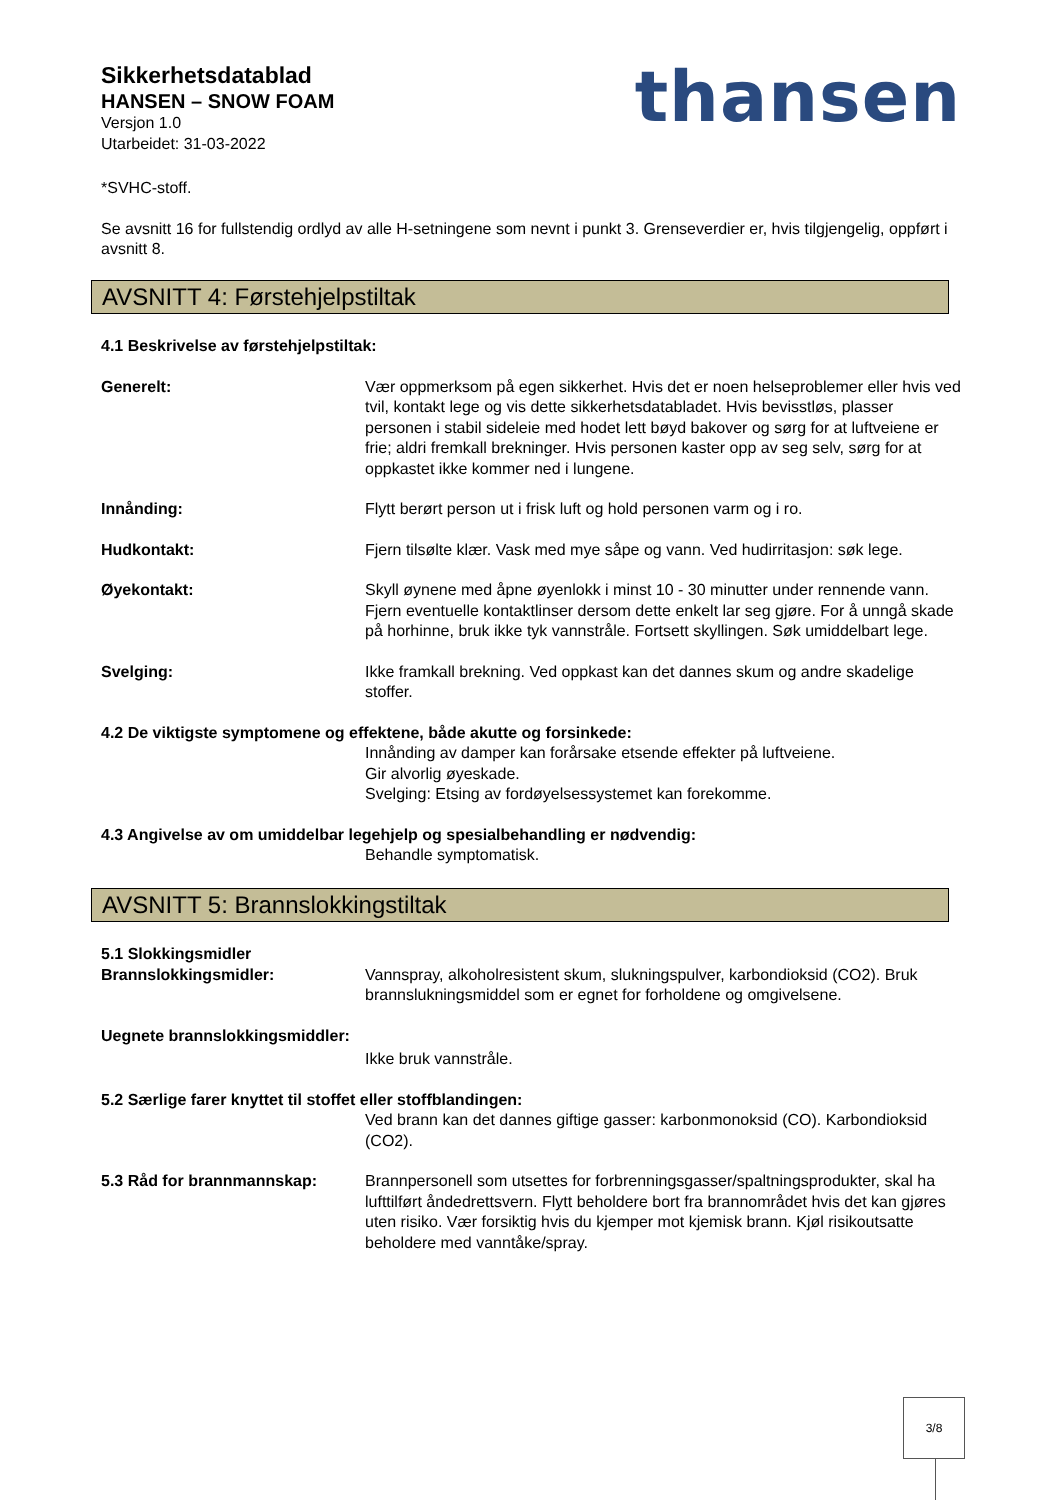Sikkerhetsdatablad
HANSEN – SNOW FOAM
Versjon 1.0
Utarbeidet: 31-03-2022
thansen
*SVHC-stoff.
Se avsnitt 16 for fullstendig ordlyd av alle H-setningene som nevnt i punkt 3. Grenseverdier er, hvis tilgjengelig, oppført i avsnitt 8.
AVSNITT 4: Førstehjelpstiltak
4.1 Beskrivelse av førstehjelpstiltak:
Generelt: Vær oppmerksom på egen sikkerhet. Hvis det er noen helseproblemer eller hvis ved tvil, kontakt lege og vis dette sikkerhetsdatabladet. Hvis bevisstløs, plasser personen i stabil sideleie med hodet lett bøyd bakover og sørg for at luftveiene er frie; aldri fremkall brekninger. Hvis personen kaster opp av seg selv, sørg for at oppkastet ikke kommer ned i lungene.
Innånding: Flytt berørt person ut i frisk luft og hold personen varm og i ro.
Hudkontakt: Fjern tilsølte klær. Vask med mye såpe og vann. Ved hudirritasjon: søk lege.
Øyekontakt: Skyll øynene med åpne øyenlokk i minst 10 - 30 minutter under rennende vann. Fjern eventuelle kontaktlinser dersom dette enkelt lar seg gjøre. For å unngå skade på horhinne, bruk ikke tyk vannstråle. Fortsett skyllingen. Søk umiddelbart lege.
Svelging: Ikke framkall brekning. Ved oppkast kan det dannes skum og andre skadelige stoffer.
4.2 De viktigste symptomene og effektene, både akutte og forsinkede:
Innånding av damper kan forårsake etsende effekter på luftveiene.
Gir alvorlig øyeskade.
Svelging: Etsing av fordøyelsessystemet kan forekomme.
4.3 Angivelse av om umiddelbar legehjelp og spesialbehandling er nødvendig:
Behandle symptomatisk.
AVSNITT 5: Brannslokkingstiltak
5.1 Slokkingsmidler
Brannslokkingsmidler: Vannspray, alkoholresistent skum, slukningspulver, karbondioksid (CO2). Bruk brannslukningsmiddel som er egnet for forholdene og omgivelsene.
Uegnete brannslokkingsmiddler:
Ikke bruk vannstråle.
5.2 Særlige farer knyttet til stoffet eller stoffblandingen:
Ved brann kan det dannes giftige gasser: karbonmonoksid (CO). Karbondioksid (CO2).
5.3 Råd for brannmannskap: Brannpersonell som utsettes for forbrenningsgasser/spaltningsprodukter, skal ha lufttilført åndedrettsvern. Flytt beholdere bort fra brannområdet hvis det kan gjøres uten risiko. Vær forsiktig hvis du kjemper mot kjemisk brann. Kjøl risikoutsatte beholdere med vanntåke/spray.
3/8